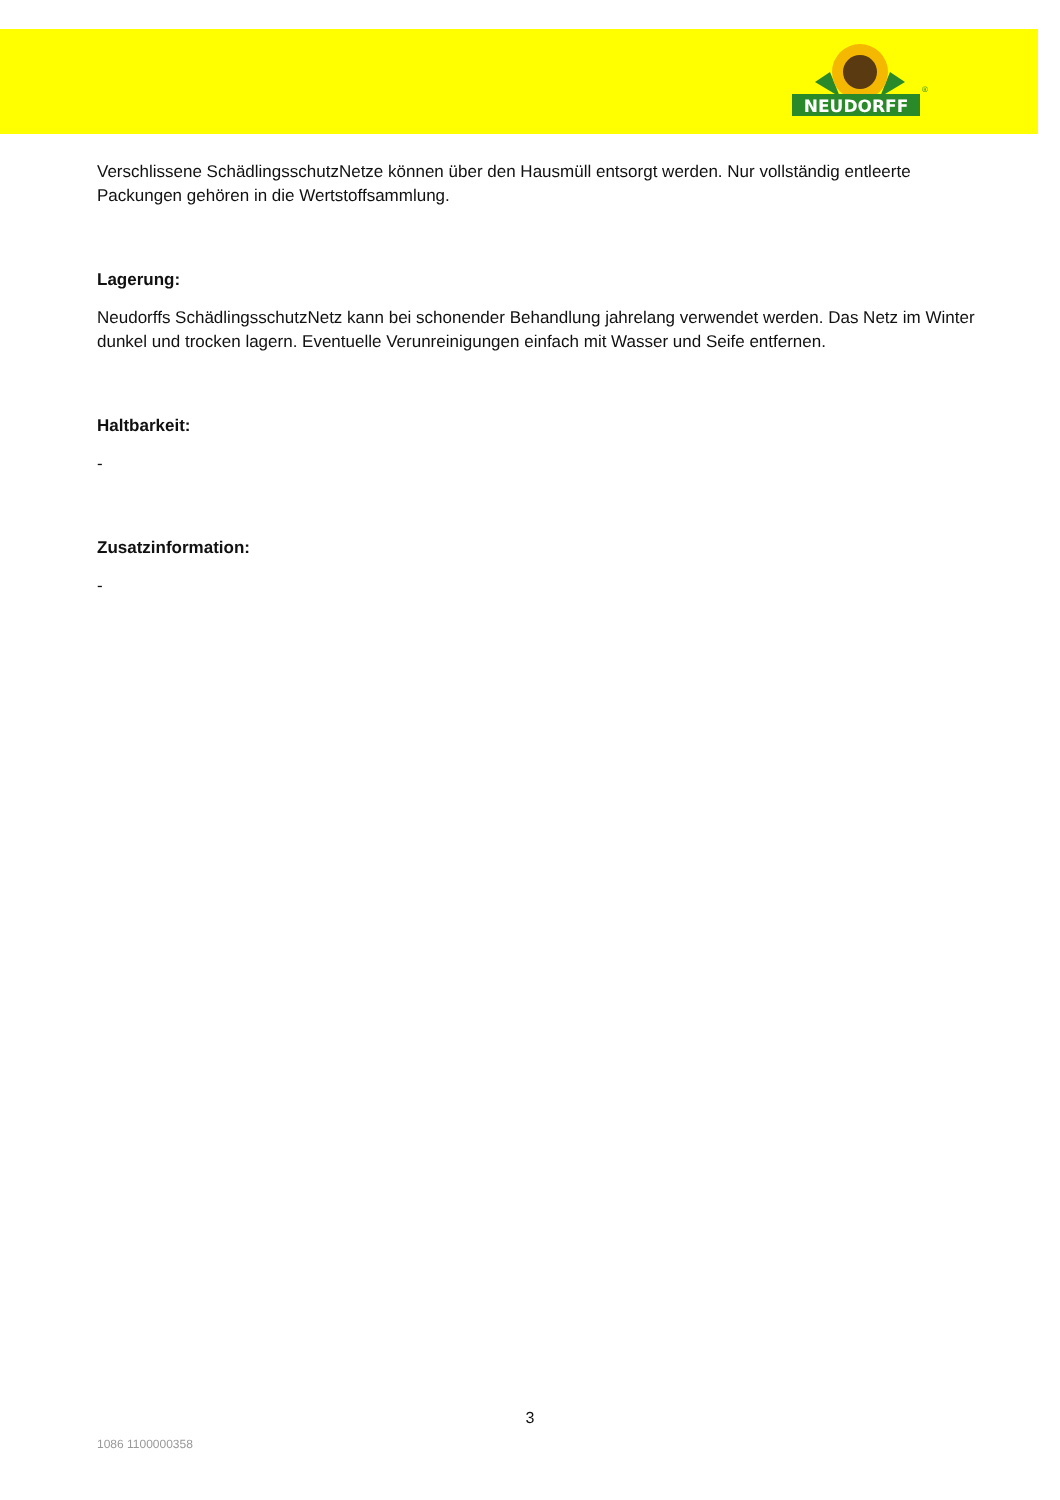NEUDORFF
®
Verschlissene SchädlingsschutzNetze können über den Hausmüll entsorgt werden. Nur vollständig entleerte Packungen gehören in die Wertstoffsammlung.
Lagerung:
Neudorffs SchädlingsschutzNetz kann bei schonender Behandlung jahrelang verwendet werden. Das Netz im Winter dunkel und trocken lagern. Eventuelle Verunreinigungen einfach mit Wasser und Seife entfernen.
Haltbarkeit:
-
Zusatzinformation:
-
3
1086 1100000358